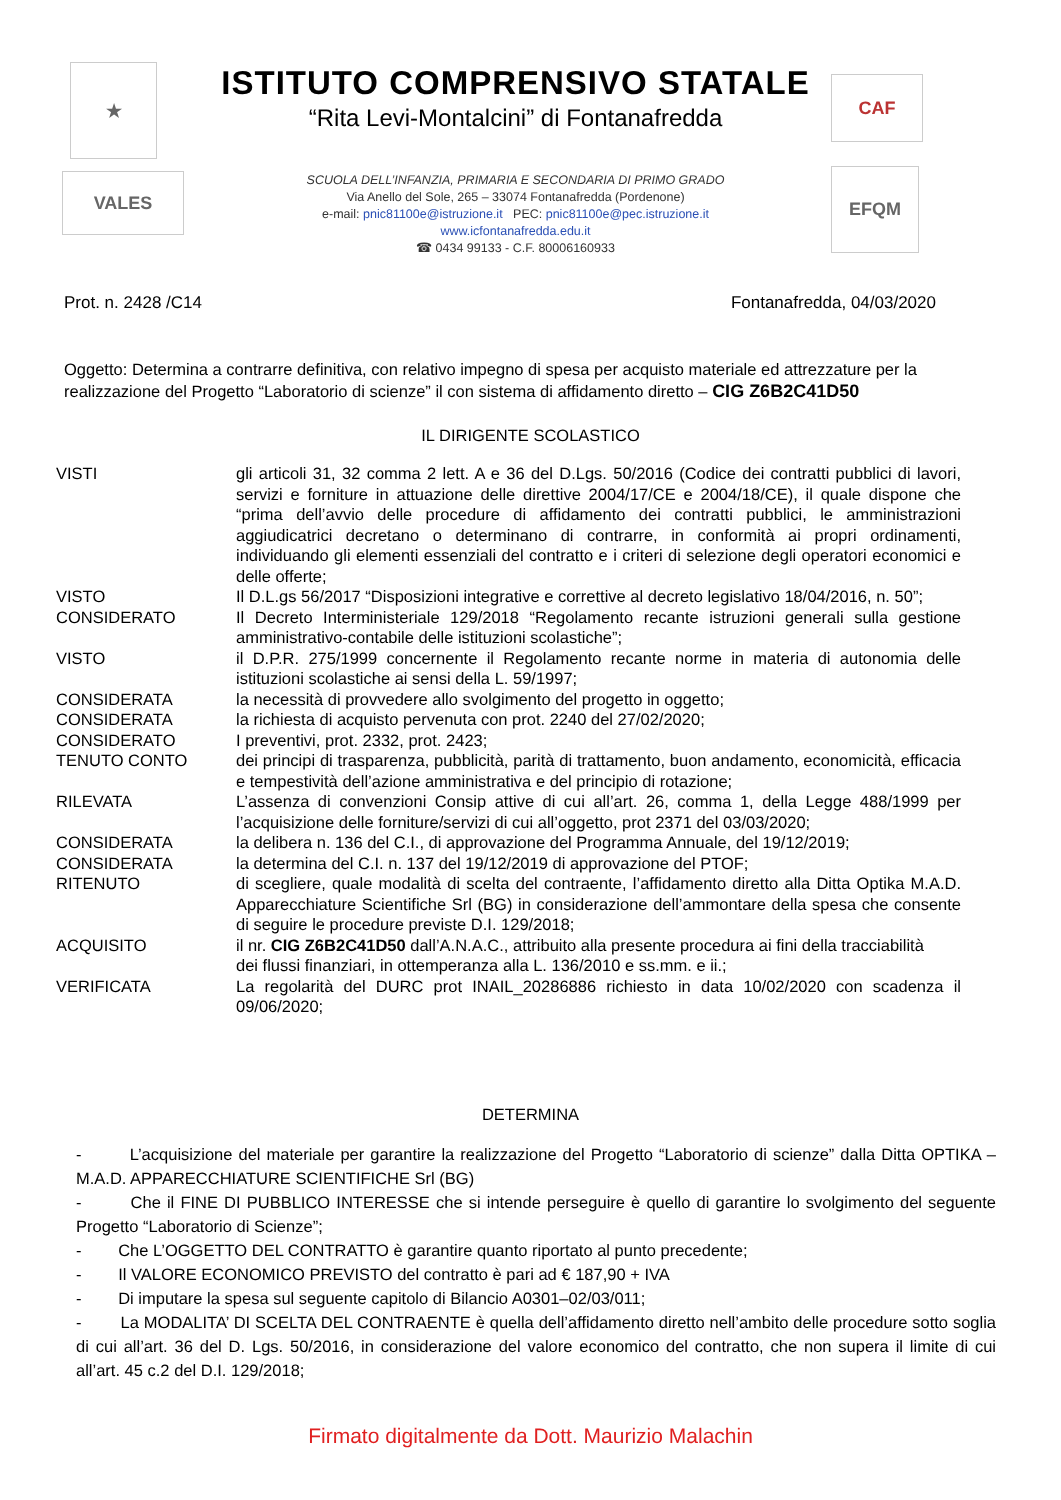★
VALES
ISTITUTO COMPRENSIVO STATALE
“Rita Levi-Montalcini” di Fontanafredda
SCUOLA DELL’INFANZIA, PRIMARIA E SECONDARIA DI PRIMO GRADO
Via Anello del Sole, 265 – 33074 Fontanafredda (Pordenone)
e-mail: pnic81100e@istruzione.it PEC: pnic81100e@pec.istruzione.it
www.icfontanafredda.edu.it
☎ 0434 99133 - C.F. 80006160933
CAF
EFQM
Prot. n. 2428 /C14 Fontanafredda, 04/03/2020
Oggetto: Determina a contrarre definitiva, con relativo impegno di spesa per acquisto materiale ed attrezzature per la realizzazione del Progetto “Laboratorio di scienze” il con sistema di affidamento diretto – CIG Z6B2C41D50
IL DIRIGENTE SCOLASTICO
| VISTI | gli articoli 31, 32 comma 2 lett. A e 36 del D.Lgs. 50/2016 (Codice dei contratti pubblici di lavori, servizi e forniture in attuazione delle direttive 2004/17/CE e 2004/18/CE), il quale dispone che “prima dell’avvio delle procedure di affidamento dei contratti pubblici, le amministrazioni aggiudicatrici decretano o determinano di contrarre, in conformità ai propri ordinamenti, individuando gli elementi essenziali del contratto e i criteri di selezione degli operatori economici e delle offerte; |
| VISTO | Il D.L.gs 56/2017 “Disposizioni integrative e correttive al decreto legislativo 18/04/2016, n. 50”; |
| CONSIDERATO | Il Decreto Interministeriale 129/2018 “Regolamento recante istruzioni generali sulla gestione amministrativo-contabile delle istituzioni scolastiche”; |
| VISTO | il D.P.R. 275/1999 concernente il Regolamento recante norme in materia di autonomia delle istituzioni scolastiche ai sensi della L. 59/1997; |
| CONSIDERATA | la necessità di provvedere allo svolgimento del progetto in oggetto; |
| CONSIDERATA | la richiesta di acquisto pervenuta con prot. 2240 del 27/02/2020; |
| CONSIDERATO | I preventivi, prot. 2332, prot. 2423; |
| TENUTO CONTO | dei principi di trasparenza, pubblicità, parità di trattamento, buon andamento, economicità, efficacia e tempestività dell’azione amministrativa e del principio di rotazione; |
| RILEVATA | L’assenza di convenzioni Consip attive di cui all’art. 26, comma 1, della Legge 488/1999 per l’acquisizione delle forniture/servizi di cui all’oggetto, prot 2371 del 03/03/2020; |
| CONSIDERATA | la delibera n. 136 del C.I., di approvazione del Programma Annuale, del 19/12/2019; |
| CONSIDERATA | la determina del C.I. n. 137 del 19/12/2019 di approvazione del PTOF; |
| RITENUTO | di scegliere, quale modalità di scelta del contraente, l’affidamento diretto alla Ditta Optika M.A.D. Apparecchiature Scientifiche Srl (BG) in considerazione dell’ammontare della spesa che consente di seguire le procedure previste D.I. 129/2018; |
| ACQUISITO | il nr. CIG Z6B2C41D50 dall’A.N.A.C., attribuito alla presente procedura ai fini della tracciabilità dei flussi finanziari, in ottemperanza alla L. 136/2010 e ss.mm. e ii.; |
| VERIFICATA | La regolarità del DURC prot INAIL_20286886 richiesto in data 10/02/2020 con scadenza il 09/06/2020; |
DETERMINA
- L’acquisizione del materiale per garantire la realizzazione del Progetto “Laboratorio di scienze” dalla Ditta OPTIKA – M.A.D. APPARECCHIATURE SCIENTIFICHE Srl (BG)
- Che il FINE DI PUBBLICO INTERESSE che si intende perseguire è quello di garantire lo svolgimento del seguente Progetto “Laboratorio di Scienze”;
- Che L’OGGETTO DEL CONTRATTO è garantire quanto riportato al punto precedente;
- Il VALORE ECONOMICO PREVISTO del contratto è pari ad € 187,90 + IVA
- Di imputare la spesa sul seguente capitolo di Bilancio A0301–02/03/011;
- La MODALITA’ DI SCELTA DEL CONTRAENTE è quella dell’affidamento diretto nell’ambito delle procedure sotto soglia di cui all’art. 36 del D. Lgs. 50/2016, in considerazione del valore economico del contratto, che non supera il limite di cui all’art. 45 c.2 del D.I. 129/2018;
Firmato digitalmente da Dott. Maurizio Malachin